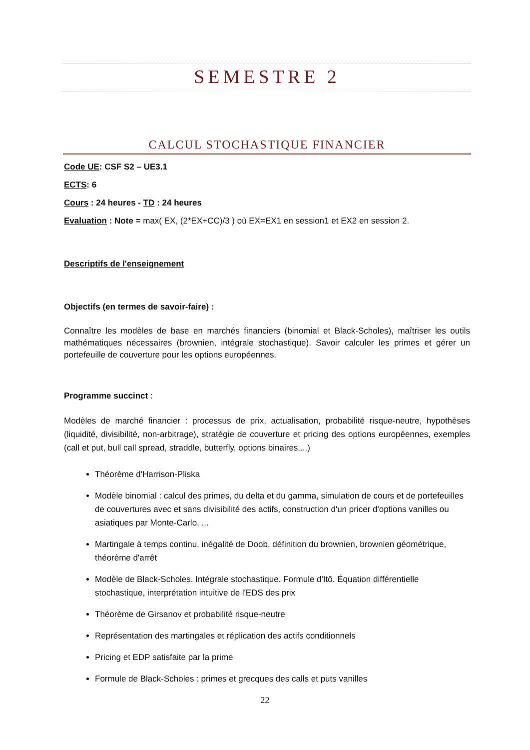SEMESTRE 2
CALCUL STOCHASTIQUE FINANCIER
Code UE: CSF S2 – UE3.1
ECTS: 6
Cours : 24 heures - TD : 24 heures
Evaluation : Note = max( EX, (2*EX+CC)/3 ) où EX=EX1 en session1 et EX2 en session 2.
Descriptifs de l'enseignement
Objectifs (en termes de savoir-faire) :
Connaître les modèles de base en marchés financiers (binomial et Black-Scholes), maîtriser les outils mathématiques nécessaires (brownien, intégrale stochastique). Savoir calculer les primes et gérer un portefeuille de couverture pour les options européennes.
Programme succinct :
Modèles de marché financier : processus de prix, actualisation, probabilité risque-neutre, hypothèses (liquidité, divisibilité, non-arbitrage), stratégie de couverture et pricing des options européennes, exemples (call et put, bull call spread, straddle, butterfly, options binaires,...)
Théorème d'Harrison-Pliska
Modèle binomial : calcul des primes, du delta et du gamma, simulation de cours et de portefeuilles de couvertures avec et sans divisibilité des actifs, construction d'un pricer d'options vanilles ou asiatiques par Monte-Carlo, ...
Martingale à temps continu, inégalité de Doob, définition du brownien, brownien géométrique, théorème d'arrêt
Modèle de Black-Scholes. Intégrale stochastique. Formule d'Itô. Équation différentielle stochastique, interprétation intuitive de l'EDS des prix
Théorème de Girsanov et probabilité risque-neutre
Représentation des martingales et réplication des actifs conditionnels
Pricing et EDP satisfaite par la prime
Formule de Black-Scholes : primes et grecques des calls et puts vanilles
22